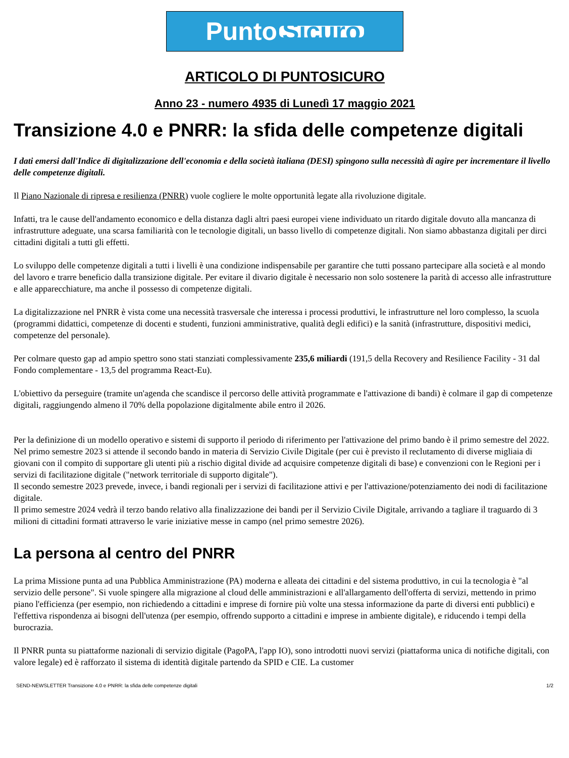Punto Sicuro
ARTICOLO DI PUNTOSICURO
Anno 23 - numero 4935 di Lunedì 17 maggio 2021
Transizione 4.0 e PNRR: la sfida delle competenze digitali
I dati emersi dall'Indice di digitalizzazione dell'economia e della società italiana (DESI) spingono sulla necessità di agire per incrementare il livello delle competenze digitali.
Il Piano Nazionale di ripresa e resilienza (PNRR) vuole cogliere le molte opportunità legate alla rivoluzione digitale.
Infatti, tra le cause dell'andamento economico e della distanza dagli altri paesi europei viene individuato un ritardo digitale dovuto alla mancanza di infrastrutture adeguate, una scarsa familiarità con le tecnologie digitali, un basso livello di competenze digitali. Non siamo abbastanza digitali per dirci cittadini digitali a tutti gli effetti.
Lo sviluppo delle competenze digitali a tutti i livelli è una condizione indispensabile per garantire che tutti possano partecipare alla società e al mondo del lavoro e trarre beneficio dalla transizione digitale. Per evitare il divario digitale è necessario non solo sostenere la parità di accesso alle infrastrutture e alle apparecchiature, ma anche il possesso di competenze digitali.
La digitalizzazione nel PNRR è vista come una necessità trasversale che interessa i processi produttivi, le infrastrutture nel loro complesso, la scuola (programmi didattici, competenze di docenti e studenti, funzioni amministrative, qualità degli edifici) e la sanità (infrastrutture, dispositivi medici, competenze del personale).
Per colmare questo gap ad ampio spettro sono stati stanziati complessivamente 235,6 miliardi (191,5 della Recovery and Resilience Facility - 31 dal Fondo complementare - 13,5 del programma React-Eu).
L'obiettivo da perseguire (tramite un'agenda che scandisce il percorso delle attività programmate e l'attivazione di bandi) è colmare il gap di competenze digitali, raggiungendo almeno il 70% della popolazione digitalmente abile entro il 2026.
Per la definizione di un modello operativo e sistemi di supporto il periodo di riferimento per l'attivazione del primo bando è il primo semestre del 2022.
Nel primo semestre 2023 si attende il secondo bando in materia di Servizio Civile Digitale (per cui è previsto il reclutamento di diverse migliaia di giovani con il compito di supportare gli utenti più a rischio digital divide ad acquisire competenze digitali di base) e convenzioni con le Regioni per i servizi di facilitazione digitale ("network territoriale di supporto digitale").
Il secondo semestre 2023 prevede, invece, i bandi regionali per i servizi di facilitazione attivi e per l'attivazione/potenziamento dei nodi di facilitazione digitale.
Il primo semestre 2024 vedrà il terzo bando relativo alla finalizzazione dei bandi per il Servizio Civile Digitale, arrivando a tagliare il traguardo di 3 milioni di cittadini formati attraverso le varie iniziative messe in campo (nel primo semestre 2026).
La persona al centro del PNRR
La prima Missione punta ad una Pubblica Amministrazione (PA) moderna e alleata dei cittadini e del sistema produttivo, in cui la tecnologia è "al servizio delle persone". Si vuole spingere alla migrazione al cloud delle amministrazioni e all'allargamento dell'offerta di servizi, mettendo in primo piano l'efficienza (per esempio, non richiedendo a cittadini e imprese di fornire più volte una stessa informazione da parte di diversi enti pubblici) e l'effettiva rispondenza ai bisogni dell'utenza (per esempio, offrendo supporto a cittadini e imprese in ambiente digitale), e riducendo i tempi della burocrazia.
Il PNRR punta su piattaforme nazionali di servizio digitale (PagoPA, l'app IO), sono introdotti nuovi servizi (piattaforma unica di notifiche digitali, con valore legale) ed è rafforzato il sistema di identità digitale partendo da SPID e CIE. La customer
SEND-NEWSLETTER Transizione 4.0 e PNRR: la sfida delle competenze digitali 1/2